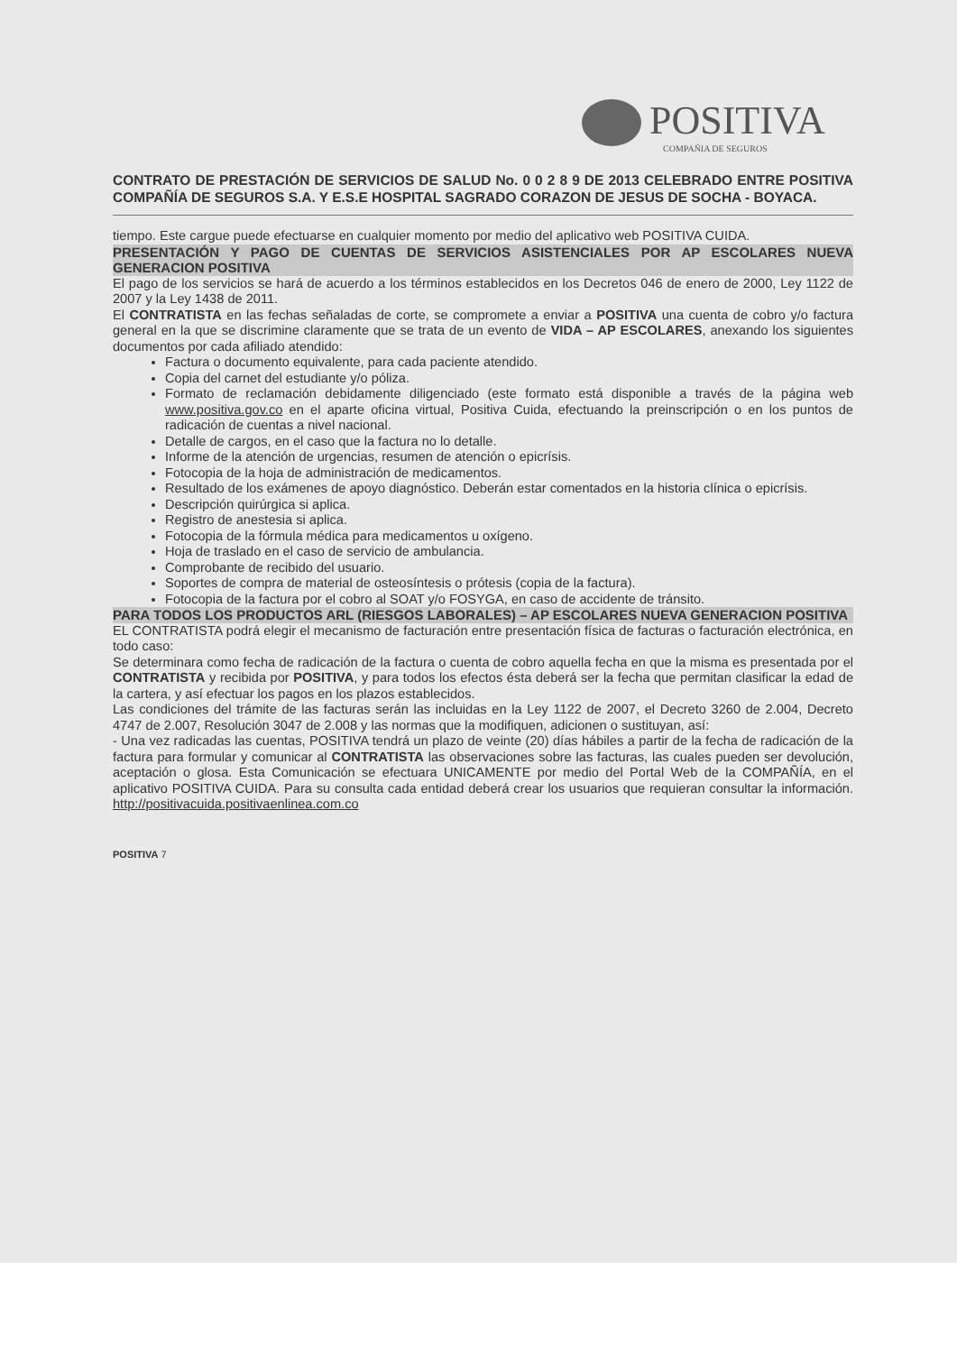POSITIVA
COMPAÑIA DE SEGUROS
CONTRATO DE PRESTACIÓN DE SERVICIOS DE SALUD No. 0 0 2 8 9 DE 2013 CELEBRADO ENTRE POSITIVA COMPAÑÍA DE SEGUROS S.A. Y E.S.E HOSPITAL SAGRADO CORAZON DE JESUS DE SOCHA - BOYACA.
tiempo. Este cargue puede efectuarse en cualquier momento por medio del aplicativo web POSITIVA CUIDA.
PRESENTACIÓN Y PAGO DE CUENTAS DE SERVICIOS ASISTENCIALES POR AP ESCOLARES NUEVA GENERACION POSITIVA
El pago de los servicios se hará de acuerdo a los términos establecidos en los Decretos 046 de enero de 2000, Ley 1122 de 2007 y la Ley 1438 de 2011.
El CONTRATISTA en las fechas señaladas de corte, se compromete a enviar a POSITIVA una cuenta de cobro y/o factura general en la que se discrimine claramente que se trata de un evento de VIDA – AP ESCOLARES, anexando los siguientes documentos por cada afiliado atendido:
Factura o documento equivalente, para cada paciente atendido.
Copia del carnet del estudiante y/o póliza.
Formato de reclamación debidamente diligenciado (este formato está disponible a través de la página web www.positiva.gov.co en el aparte oficina virtual, Positiva Cuida, efectuando la preinscripción o en los puntos de radicación de cuentas a nivel nacional.
Detalle de cargos, en el caso que la factura no lo detalle.
Informe de la atención de urgencias, resumen de atención o epicrísis.
Fotocopia de la hoja de administración de medicamentos.
Resultado de los exámenes de apoyo diagnóstico. Deberán estar comentados en la historia clínica o epicrísis.
Descripción quirúrgica si aplica.
Registro de anestesia si aplica.
Fotocopia de la fórmula médica para medicamentos u oxígeno.
Hoja de traslado en el caso de servicio de ambulancia.
Comprobante de recibido del usuario.
Soportes de compra de material de osteosíntesis o prótesis (copia de la factura).
Fotocopia de la factura por el cobro al SOAT y/o FOSYGA, en caso de accidente de tránsito.
PARA TODOS LOS PRODUCTOS ARL (RIESGOS LABORALES) – AP ESCOLARES NUEVA GENERACION POSITIVA
EL CONTRATISTA podrá elegir el mecanismo de facturación entre presentación física de facturas o facturación electrónica, en todo caso:
Se determinara como fecha de radicación de la factura o cuenta de cobro aquella fecha en que la misma es presentada por el CONTRATISTA y recibida por POSITIVA, y para todos los efectos ésta deberá ser la fecha que permitan clasificar la edad de la cartera, y así efectuar los pagos en los plazos establecidos.
Las condiciones del trámite de las facturas serán las incluidas en la Ley 1122 de 2007, el Decreto 3260 de 2.004, Decreto 4747 de 2.007, Resolución 3047 de 2.008 y las normas que la modifiquen, adicionen o sustituyan, así:
- Una vez radicadas las cuentas, POSITIVA tendrá un plazo de veinte (20) días hábiles a partir de la fecha de radicación de la factura para formular y comunicar al CONTRATISTA las observaciones sobre las facturas, las cuales pueden ser devolución, aceptación o glosa. Esta Comunicación se efectuara UNICAMENTE por medio del Portal Web de la COMPAÑÍA, en el aplicativo POSITIVA CUIDA. Para su consulta cada entidad deberá crear los usuarios que requieran consultar la información. http://positivacuida.positivaenlinea.com.co
POSITIVA 7